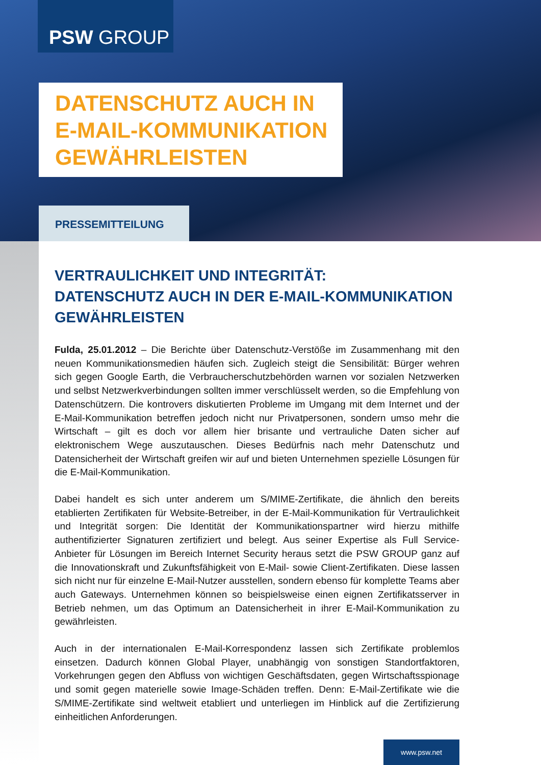PSW GROUP
DATENSCHUTZ AUCH IN
E-MAIL-KOMMUNIKATION
GEWÄHRLEISTEN
PRESSEMITTEILUNG
VERTRAULICHKEIT UND INTEGRITÄT:
DATENSCHUTZ AUCH IN DER E-MAIL-KOMMUNIKATION GEWÄHRLEISTEN
Fulda, 25.01.2012 – Die Berichte über Datenschutz-Verstöße im Zusammenhang mit den neuen Kommunikationsmedien häufen sich. Zugleich steigt die Sensibilität: Bürger wehren sich gegen Google Earth, die Verbraucherschutzbehörden warnen vor sozialen Netzwerken und selbst Netzwerkverbindungen sollten immer verschlüsselt werden, so die Empfehlung von Datenschützern. Die kontrovers diskutierten Probleme im Umgang mit dem Internet und der E-Mail-Kommunikation betreffen jedoch nicht nur Privatpersonen, sondern umso mehr die Wirtschaft – gilt es doch vor allem hier brisante und vertrauliche Daten sicher auf elektronischem Wege auszutauschen. Dieses Bedürfnis nach mehr Datenschutz und Datensicherheit der Wirtschaft greifen wir auf und bieten Unternehmen spezielle Lösungen für die E-Mail-Kommunikation.
Dabei handelt es sich unter anderem um S/MIME-Zertifikate, die ähnlich den bereits etablierten Zertifikaten für Website-Betreiber, in der E-Mail-Kommunikation für Vertraulichkeit und Integrität sorgen: Die Identität der Kommunikationspartner wird hierzu mithilfe authentifizierter Signaturen zertifiziert und belegt. Aus seiner Expertise als Full Service-Anbieter für Lösungen im Bereich Internet Security heraus setzt die PSW GROUP ganz auf die Innovationskraft und Zukunftsfähigkeit von E-Mail- sowie Client-Zertifikaten. Diese lassen sich nicht nur für einzelne E-Mail-Nutzer ausstellen, sondern ebenso für komplette Teams aber auch Gateways. Unternehmen können so beispielsweise einen eignen Zertifikatsserver in Betrieb nehmen, um das Optimum an Datensicherheit in ihrer E-Mail-Kommunikation zu gewährleisten.
Auch in der internationalen E-Mail-Korrespondenz lassen sich Zertifikate problemlos einsetzen. Dadurch können Global Player, unabhängig von sonstigen Standortfaktoren, Vorkehrungen gegen den Abfluss von wichtigen Geschäftsdaten, gegen Wirtschaftsspionage und somit gegen materielle sowie Image-Schäden treffen. Denn: E-Mail-Zertifikate wie die S/MIME-Zertifikate sind weltweit etabliert und unterliegen im Hinblick auf die Zertifizierung einheitlichen Anforderungen.
www.psw.net